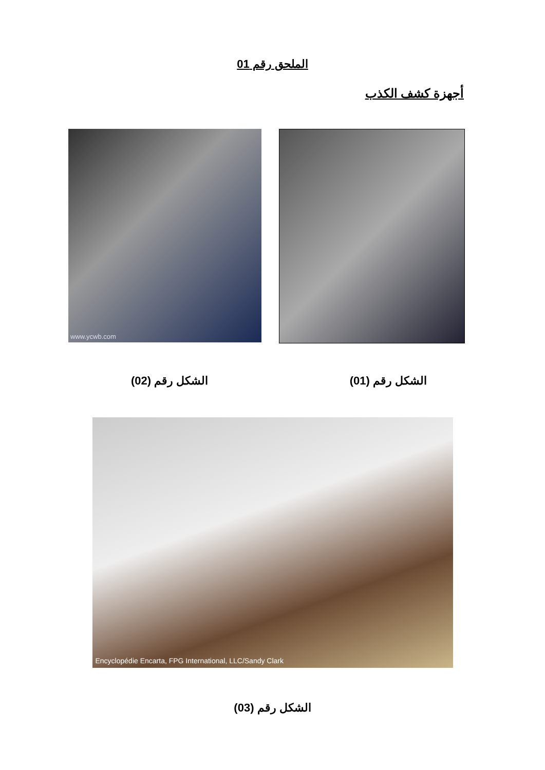الملحق رقم 01
أجهزة كشف الكذب
www.ycwb.com
الشكل رقم (01) الشكل رقم (02)
Encyclopédie Encarta, FPG International, LLC/Sandy Clark
الشكل رقم (03)